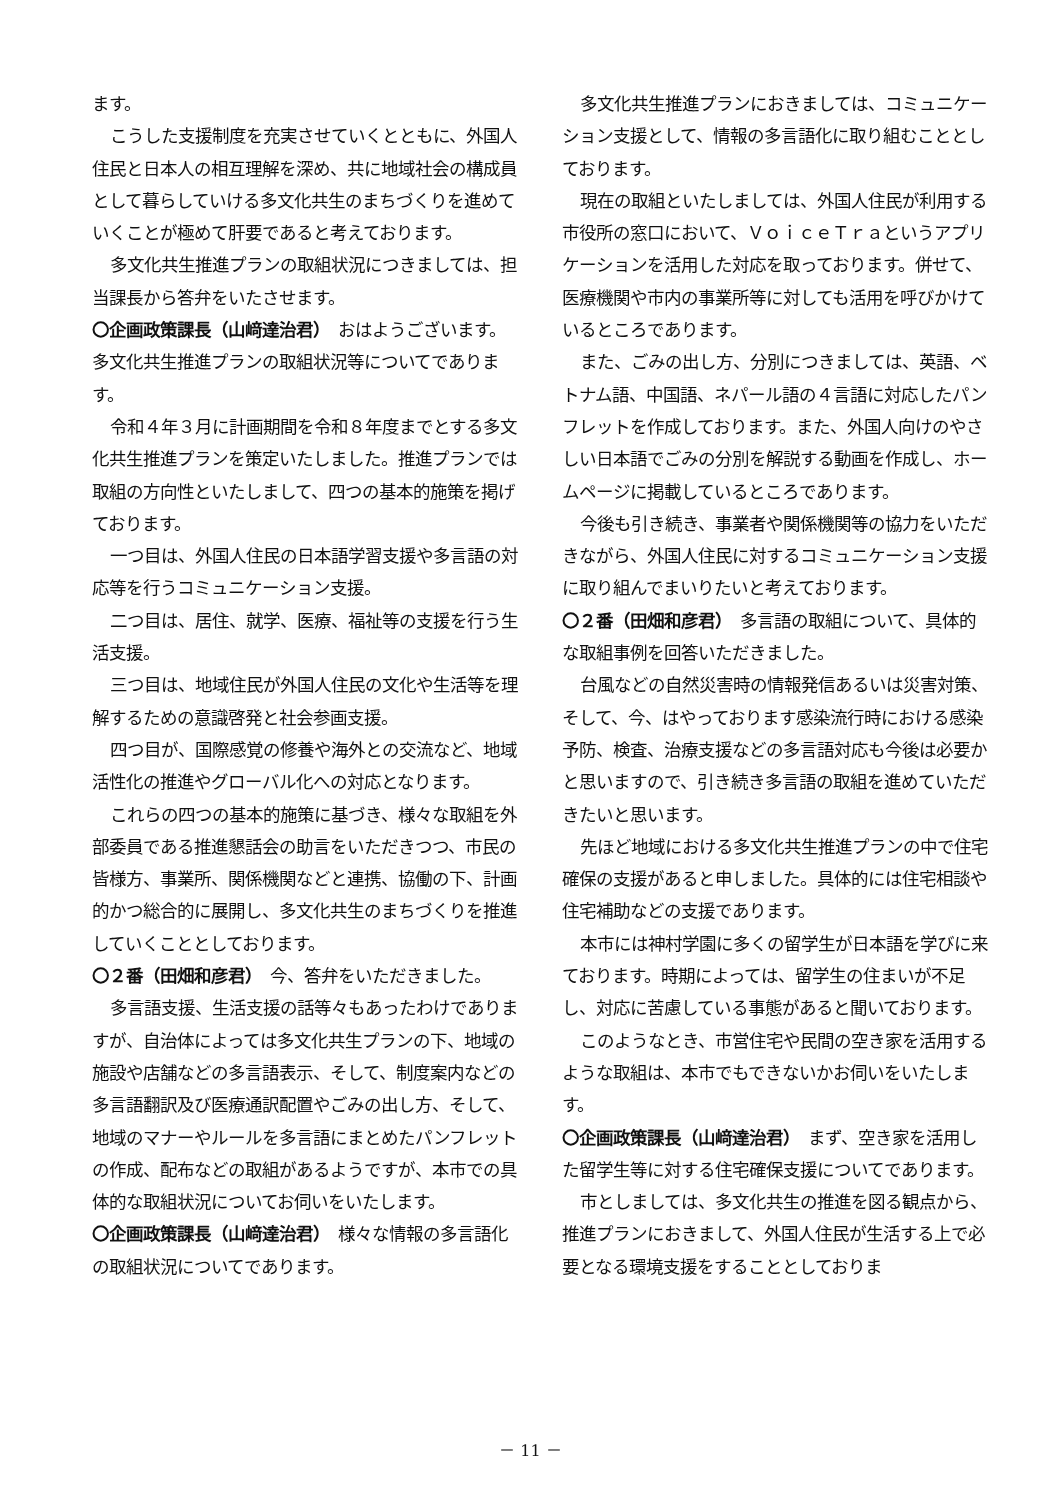ます。
こうした支援制度を充実させていくとともに、外国人住民と日本人の相互理解を深め、共に地域社会の構成員として暮らしていける多文化共生のまちづくりを進めていくことが極めて肝要であると考えております。
多文化共生推進プランの取組状況につきましては、担当課長から答弁をいたさせます。
〇企画政策課長（山﨑達治君）　おはようございます。多文化共生推進プランの取組状況等についてであります。
令和４年３月に計画期間を令和８年度までとする多文化共生推進プランを策定いたしました。推進プランでは取組の方向性といたしまして、四つの基本的施策を掲げております。
一つ目は、外国人住民の日本語学習支援や多言語の対応等を行うコミュニケーション支援。
二つ目は、居住、就学、医療、福祉等の支援を行う生活支援。
三つ目は、地域住民が外国人住民の文化や生活等を理解するための意識啓発と社会参画支援。
四つ目が、国際感覚の修養や海外との交流など、地域活性化の推進やグローバル化への対応となります。
これらの四つの基本的施策に基づき、様々な取組を外部委員である推進懇話会の助言をいただきつつ、市民の皆様方、事業所、関係機関などと連携、協働の下、計画的かつ総合的に展開し、多文化共生のまちづくりを推進していくこととしております。
〇２番（田畑和彦君）　今、答弁をいただきました。
多言語支援、生活支援の話等々もあったわけでありますが、自治体によっては多文化共生プランの下、地域の施設や店舗などの多言語表示、そして、制度案内などの多言語翻訳及び医療通訳配置やごみの出し方、そして、地域のマナーやルールを多言語にまとめたパンフレットの作成、配布などの取組があるようですが、本市での具体的な取組状況についてお伺いをいたします。
〇企画政策課長（山﨑達治君）　様々な情報の多言語化の取組状況についてであります。
多文化共生推進プランにおきましては、コミュニケーション支援として、情報の多言語化に取り組むこととしております。
現在の取組といたしましては、外国人住民が利用する市役所の窓口において、ＶｏｉｃｅＴｒａというアプリケーションを活用した対応を取っております。併せて、医療機関や市内の事業所等に対しても活用を呼びかけているところであります。
また、ごみの出し方、分別につきましては、英語、ベトナム語、中国語、ネパール語の４言語に対応したパンフレットを作成しております。また、外国人向けのやさしい日本語でごみの分別を解説する動画を作成し、ホームページに掲載しているところであります。
今後も引き続き、事業者や関係機関等の協力をいただきながら、外国人住民に対するコミュニケーション支援に取り組んでまいりたいと考えております。
〇２番（田畑和彦君）　多言語の取組について、具体的な取組事例を回答いただきました。
台風などの自然災害時の情報発信あるいは災害対策、そして、今、はやっております感染流行時における感染予防、検査、治療支援などの多言語対応も今後は必要かと思いますので、引き続き多言語の取組を進めていただきたいと思います。
先ほど地域における多文化共生推進プランの中で住宅確保の支援があると申しました。具体的には住宅相談や住宅補助などの支援であります。
本市には神村学園に多くの留学生が日本語を学びに来ております。時期によっては、留学生の住まいが不足し、対応に苦慮している事態があると聞いております。
このようなとき、市営住宅や民間の空き家を活用するような取組は、本市でもできないかお伺いをいたします。
〇企画政策課長（山﨑達治君）　まず、空き家を活用した留学生等に対する住宅確保支援についてであります。
市としましては、多文化共生の推進を図る観点から、推進プランにおきまして、外国人住民が生活する上で必要となる環境支援をすることとしておりま
－ 11 －